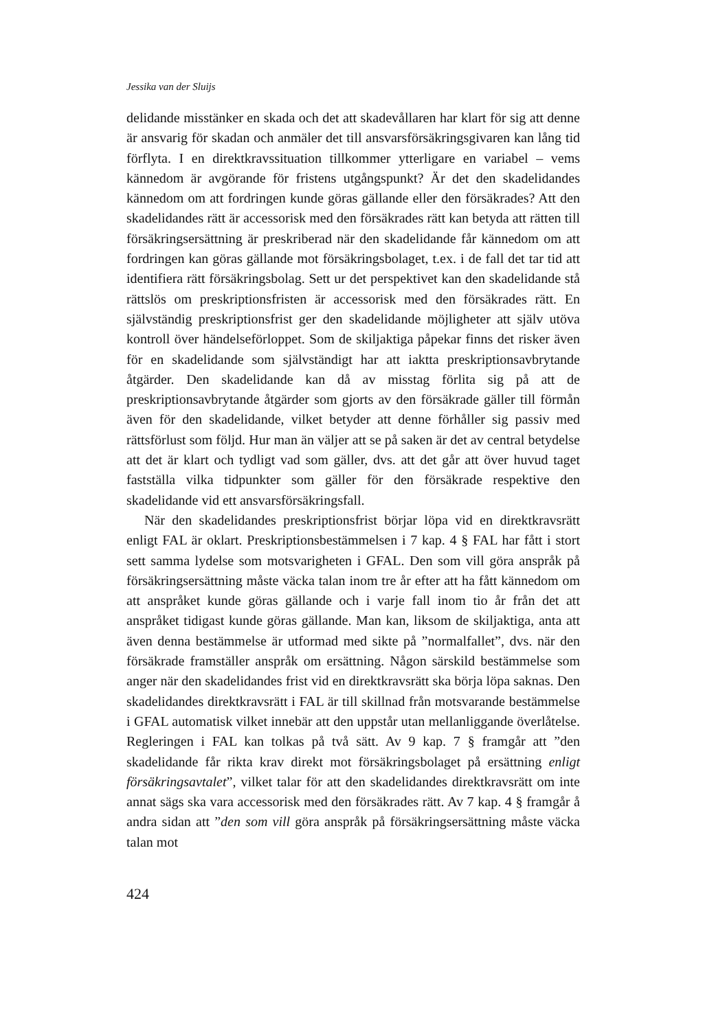Jessika van der Sluijs
delidande misstänker en skada och det att skadevållaren har klart för sig att denne är ansvarig för skadan och anmäler det till ansvarsförsäkringsgivaren kan lång tid förflyta. I en direktkravssituation tillkommer ytterligare en variabel – vems kännedom är avgörande för fristens utgångspunkt? Är det den skadelidandes kännedom om att fordringen kunde göras gällande eller den försäkrades? Att den skadelidandes rätt är accessorisk med den försäkrades rätt kan betyda att rätten till försäkringsersättning är preskriberad när den skadelidande får kännedom om att fordringen kan göras gällande mot försäkringsbolaget, t.ex. i de fall det tar tid att identifiera rätt försäkringsbolag. Sett ur det perspektivet kan den skadelidande stå rättslös om preskriptionsfristen är accessorisk med den försäkrades rätt. En självständig preskriptionsfrist ger den skadelidande möjligheter att själv utöva kontroll över händelseförloppet. Som de skiljaktiga påpekar finns det risker även för en skadelidande som självständigt har att iaktta preskriptionsavbrytande åtgärder. Den skadelidande kan då av misstag förlita sig på att de preskriptionsavbrytande åtgärder som gjorts av den försäkrade gäller till förmån även för den skadelidande, vilket betyder att denne förhåller sig passiv med rättsförlust som följd. Hur man än väljer att se på saken är det av central betydelse att det är klart och tydligt vad som gäller, dvs. att det går att över huvud taget fastställa vilka tidpunkter som gäller för den försäkrade respektive den skadelidande vid ett ansvarsförsäkringsfall.
När den skadelidandes preskriptionsfrist börjar löpa vid en direktkravsrätt enligt FAL är oklart. Preskriptionsbestämmelsen i 7 kap. 4 § FAL har fått i stort sett samma lydelse som motsvarigheten i GFAL. Den som vill göra anspråk på försäkringsersättning måste väcka talan inom tre år efter att ha fått kännedom om att anspråket kunde göras gällande och i varje fall inom tio år från det att anspråket tidigast kunde göras gällande. Man kan, liksom de skiljaktiga, anta att även denna bestämmelse är utformad med sikte på ”normalfallet”, dvs. när den försäkrade framställer anspråk om ersättning. Någon särskild bestämmelse som anger när den skadelidandes frist vid en direktkravsrätt ska börja löpa saknas. Den skadelidandes direktkravsrätt i FAL är till skillnad från motsvarande bestämmelse i GFAL automatisk vilket innebär att den uppstår utan mellanliggande överlåtelse. Regleringen i FAL kan tolkas på två sätt. Av 9 kap. 7 § framgår att ”den skadelidande får rikta krav direkt mot försäkringsbolaget på ersättning enligt försäkringsavtalet”, vilket talar för att den skadelidandes direktkravsrätt om inte annat sägs ska vara accessorisk med den försäkrades rätt. Av 7 kap. 4 § framgår å andra sidan att ”den som vill göra anspråk på försäkringsersättning måste väcka talan mot
424